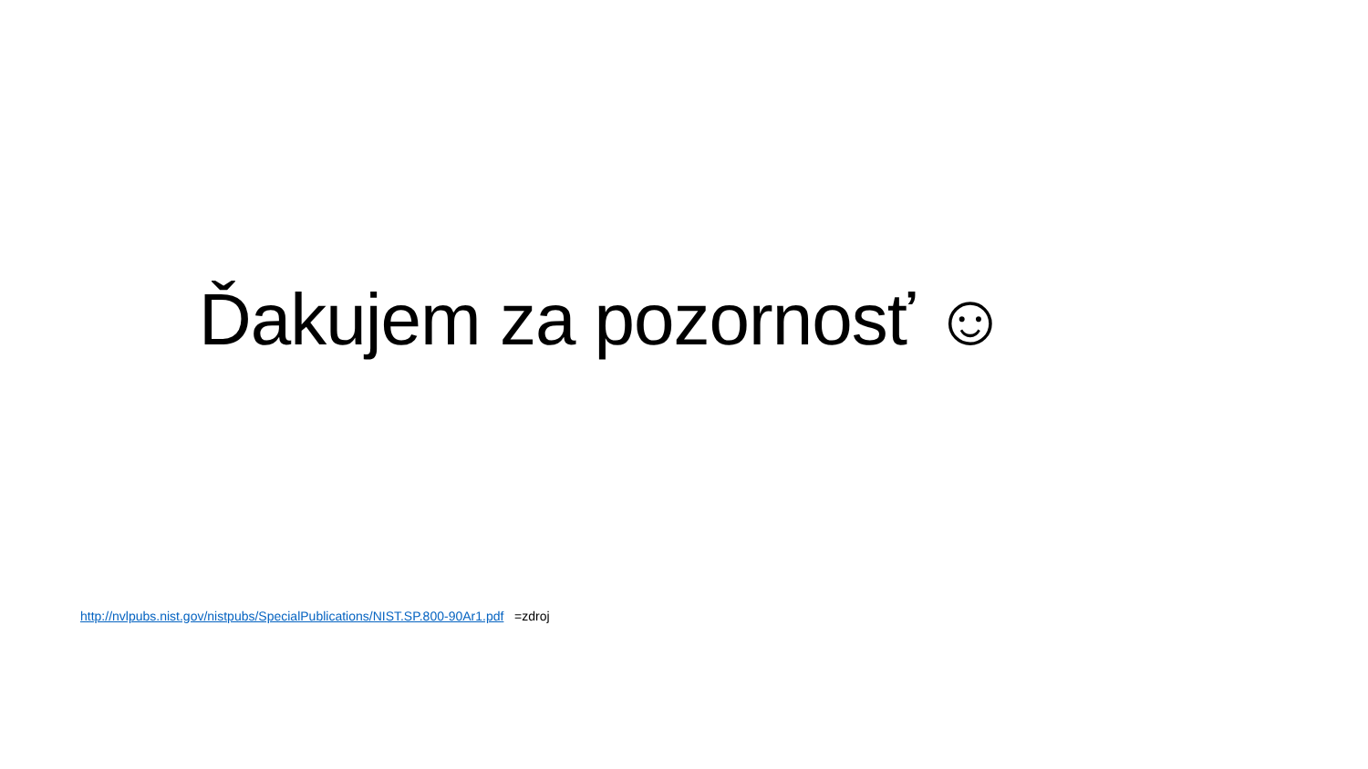Ďakujem za pozornosť ☺
http://nvlpubs.nist.gov/nistpubs/SpecialPublications/NIST.SP.800-90Ar1.pdf =zdroj